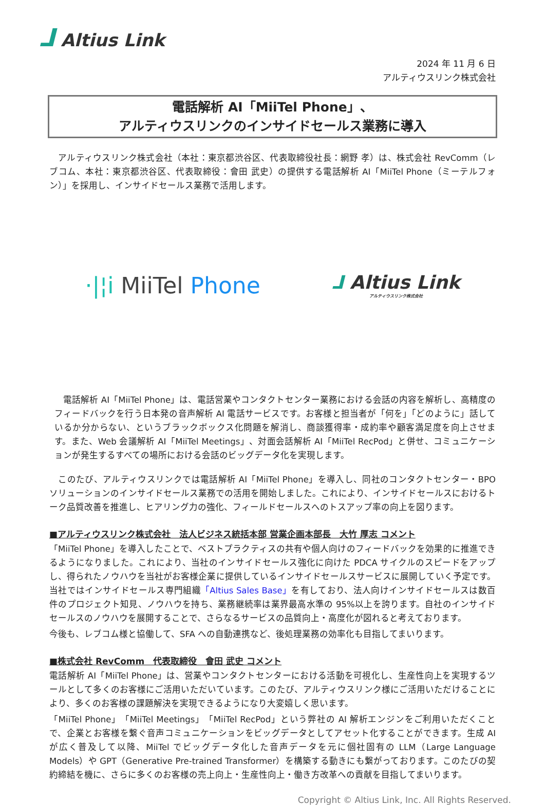⅃ Altius Link
2024 年 11 月 6 日
アルティウスリンク株式会社
電話解析 AI「MiiTel Phone」、
アルティウスリンクのインサイドセールス業務に導入
　アルティウスリンク株式会社（本社：東京都渋谷区、代表取締役社長：網野 孝）は、株式会社 RevComm（レブコム、本社：東京都渋谷区、代表取締役：會田 武史）の提供する電話解析 AI「MiiTel Phone（ミーテルフォン）」を採用し、インサイドセールス業務で活用します。
·|¦i MiiTel Phone
⅃ Altius Link
アルティウスリンク株式会社
　電話解析 AI「MiiTel Phone」は、電話営業やコンタクトセンター業務における会話の内容を解析し、高精度のフィードバックを行う日本発の音声解析 AI 電話サービスです。お客様と担当者が「何を」「どのように」話しているか分からない、というブラックボックス化問題を解消し、商談獲得率・成約率や顧客満足度を向上させます。また、Web 会議解析 AI「MiiTel Meetings」、対面会話解析 AI「MiiTel RecPod」と併せ、コミュニケーションが発生するすべての場所における会話のビッグデータ化を実現します。
　このたび、アルティウスリンクでは電話解析 AI「MiiTel Phone」を導入し、同社のコンタクトセンター・BPO ソリューションのインサイドセールス業務での活用を開始しました。これにより、インサイドセールスにおけるトーク品質改善を推進し、ヒアリング力の強化、フィールドセールスへのトスアップ率の向上を図ります。
■アルティウスリンク株式会社　法人ビジネス統括本部 営業企画本部長　大竹 厚志 コメント
「MiiTel Phone」を導入したことで、ベストプラクティスの共有や個人向けのフィードバックを効果的に推進できるようになりました。これにより、当社のインサイドセールス強化に向けた PDCA サイクルのスピードをアップし、得られたノウハウを当社がお客様企業に提供しているインサイドセールスサービスに展開していく予定です。当社ではインサイドセールス専門組織「Altius Sales Base」を有しており、法人向けインサイドセールスは数百件のプロジェクト知見、ノウハウを持ち、業務継続率は業界最高水準の 95%以上を誇ります。自社のインサイドセールスのノウハウを展開することで、さらなるサービスの品質向上・高度化が図れると考えております。
今後も、レブコム様と協働して、SFA への自動連携など、後処理業務の効率化も目指してまいります。
■株式会社 RevComm　代表取締役　會田 武史 コメント
電話解析 AI「MiiTel Phone」は、営業やコンタクトセンターにおける活動を可視化し、生産性向上を実現するツールとして多くのお客様にご活用いただいています。このたび、アルティウスリンク様にご活用いただけることにより、多くのお客様の課題解決を実現できるようになり大変嬉しく思います。
「MiiTel Phone」「MiiTel Meetings」「MiiTel RecPod」という弊社の AI 解析エンジンをご利用いただくことで、企業とお客様を繋ぐ音声コミュニケーションをビッグデータとしてアセット化することができます。生成 AI が広く普及して以降、MiiTel でビッグデータ化した音声データを元に個社固有の LLM（Large Language Models）や GPT（Generative Pre-trained Transformer）を構築する動きにも繋がっております。このたびの契約締結を機に、さらに多くのお客様の売上向上・生産性向上・働き方改革への貢献を目指してまいります。
Copyright © Altius Link, Inc. All Rights Reserved.